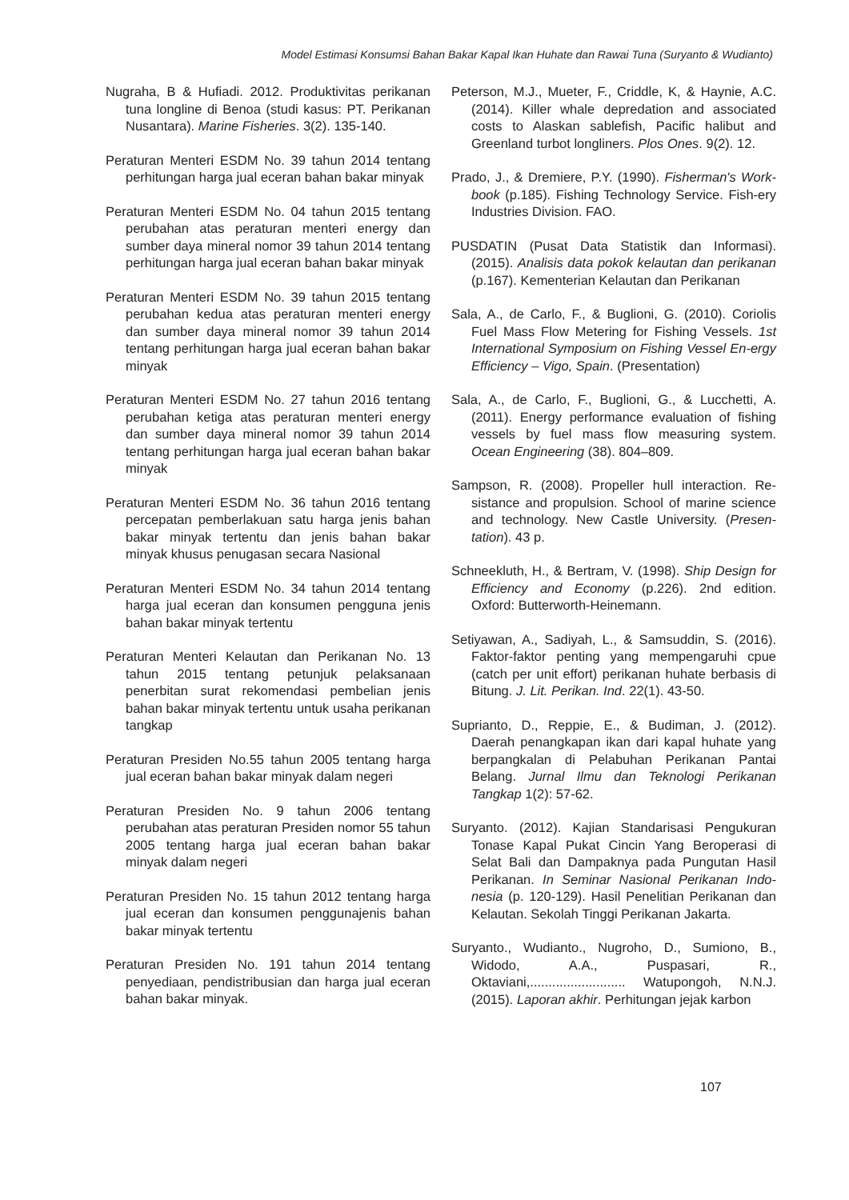Model Estimasi Konsumsi Bahan Bakar Kapal Ikan Huhate dan Rawai Tuna (Suryanto & Wudianto)
Nugraha, B & Hufiadi. 2012. Produktivitas perikanan tuna longline di Benoa (studi kasus: PT. Perikanan Nusantara). Marine Fisheries. 3(2). 135-140.
Peraturan Menteri ESDM No. 39 tahun 2014 tentang perhitungan harga jual eceran bahan bakar minyak
Peraturan Menteri ESDM No. 04 tahun 2015 tentang perubahan atas peraturan menteri energy dan sumber daya mineral nomor 39 tahun 2014 tentang perhitungan harga jual eceran bahan bakar minyak
Peraturan Menteri ESDM No. 39 tahun 2015 tentang perubahan kedua atas peraturan menteri energy dan sumber daya mineral nomor 39 tahun 2014 tentang perhitungan harga jual eceran bahan bakar minyak
Peraturan Menteri ESDM No. 27 tahun 2016 tentang perubahan ketiga atas peraturan menteri energy dan sumber daya mineral nomor 39 tahun 2014 tentang perhitungan harga jual eceran bahan bakar minyak
Peraturan Menteri ESDM No. 36 tahun 2016 tentang percepatan pemberlakuan satu harga jenis bahan bakar minyak tertentu dan jenis bahan bakar minyak khusus penugasan secara Nasional
Peraturan Menteri ESDM No. 34 tahun 2014 tentang harga jual eceran dan konsumen pengguna jenis bahan bakar minyak tertentu
Peraturan Menteri Kelautan dan Perikanan No. 13 tahun 2015 tentang petunjuk pelaksanaan penerbitan surat rekomendasi pembelian jenis bahan bakar minyak tertentu untuk usaha perikanan tangkap
Peraturan Presiden No.55 tahun 2005 tentang harga jual eceran bahan bakar minyak dalam negeri
Peraturan Presiden No. 9 tahun 2006 tentang perubahan atas peraturan Presiden nomor 55 tahun 2005 tentang harga jual eceran bahan bakar minyak dalam negeri
Peraturan Presiden No. 15 tahun 2012 tentang harga jual eceran dan konsumen penggunajenis bahan bakar minyak tertentu
Peraturan Presiden No. 191 tahun 2014 tentang penyediaan, pendistribusian dan harga jual eceran bahan bakar minyak.
Peterson, M.J., Mueter, F., Criddle, K, & Haynie, A.C. (2014). Killer whale depredation and associated costs to Alaskan sablefish, Pacific halibut and Greenland turbot longliners. Plos Ones. 9(2). 12.
Prado, J., & Dremiere, P.Y. (1990). Fisherman's Work-book (p.185). Fishing Technology Service. Fish-ery Industries Division. FAO.
PUSDATIN (Pusat Data Statistik dan Informasi). (2015). Analisis data pokok kelautan dan perikanan (p.167). Kementerian Kelautan dan Perikanan
Sala, A., de Carlo, F., & Buglioni, G. (2010). Coriolis Fuel Mass Flow Metering for Fishing Vessels. 1st International Symposium on Fishing Vessel En-ergy Efficiency – Vigo, Spain. (Presentation)
Sala, A., de Carlo, F., Buglioni, G., & Lucchetti, A. (2011). Energy performance evaluation of fishing vessels by fuel mass flow measuring system. Ocean Engineering (38). 804–809.
Sampson, R. (2008). Propeller hull interaction. Re-sistance and propulsion. School of marine science and technology. New Castle University. (Presen-tation). 43 p.
Schneekluth, H., & Bertram, V. (1998). Ship Design for Efficiency and Economy (p.226). 2nd edition. Oxford: Butterworth-Heinemann.
Setiyawan, A., Sadiyah, L., & Samsuddin, S. (2016). Faktor-faktor penting yang mempengaruhi cpue (catch per unit effort) perikanan huhate berbasis di Bitung. J. Lit. Perikan. Ind. 22(1). 43-50.
Suprianto, D., Reppie, E., & Budiman, J. (2012). Daerah penangkapan ikan dari kapal huhate yang berpangkalan di Pelabuhan Perikanan Pantai Belang. Jurnal Ilmu dan Teknologi Perikanan Tangkap 1(2): 57-62.
Suryanto. (2012). Kajian Standarisasi Pengukuran Tonase Kapal Pukat Cincin Yang Beroperasi di Selat Bali dan Dampaknya pada Pungutan Hasil Perikanan. In Seminar Nasional Perikanan Indo-nesia (p. 120-129). Hasil Penelitian Perikanan dan Kelautan. Sekolah Tinggi Perikanan Jakarta.
Suryanto., Wudianto., Nugroho, D., Sumiono, B., Widodo, A.A., Puspasari, R., Oktaviani,.......................... Watupongoh, N.N.J. (2015). Laporan akhir. Perhitungan jejak karbon
107